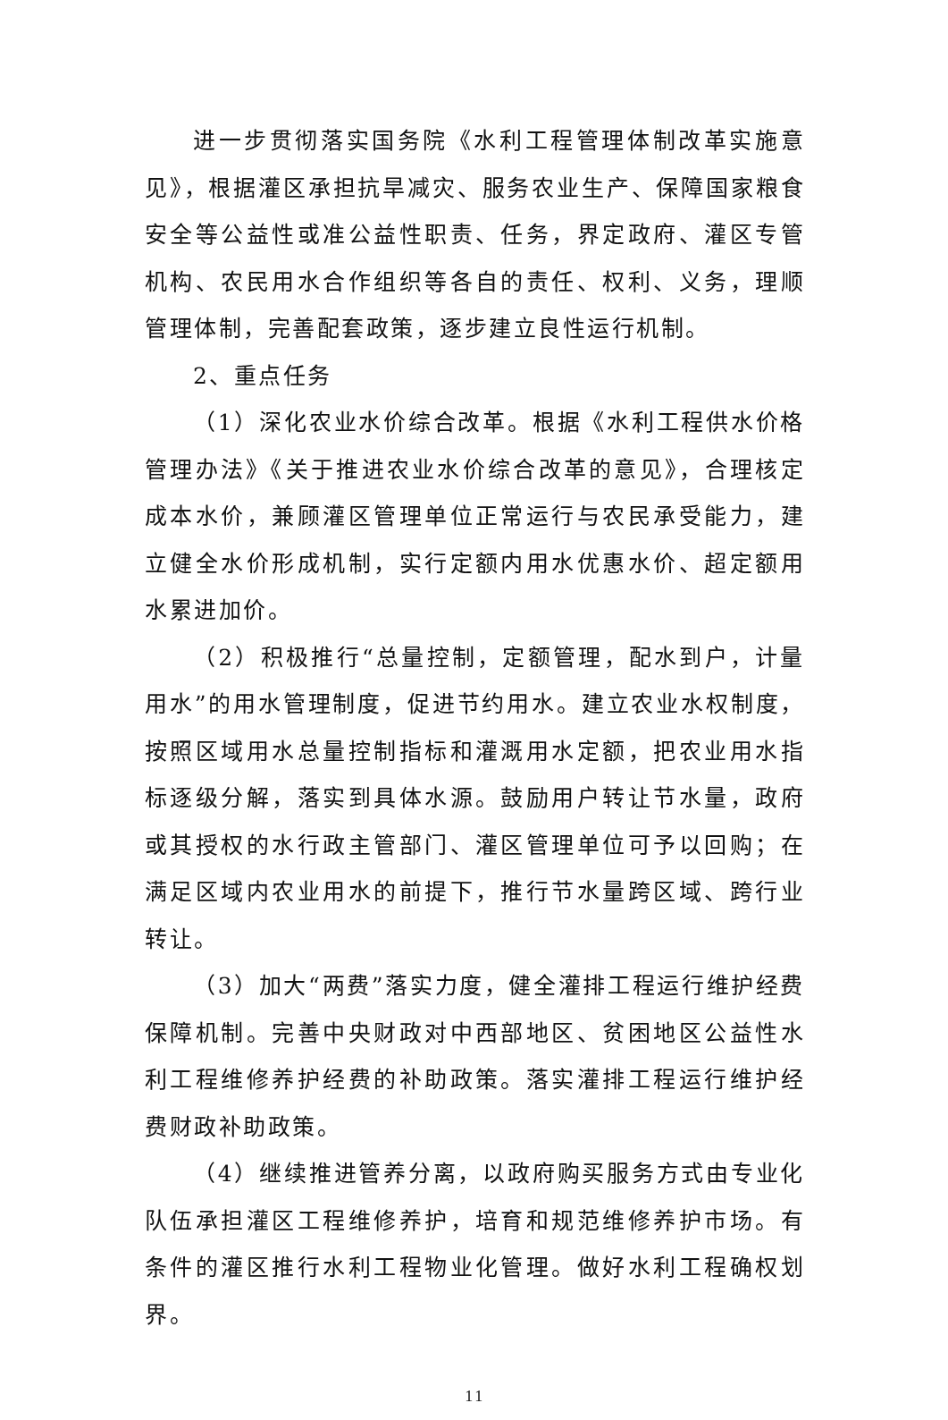进一步贯彻落实国务院《水利工程管理体制改革实施意见》，根据灌区承担抗旱减灾、服务农业生产、保障国家粮食安全等公益性或准公益性职责、任务，界定政府、灌区专管机构、农民用水合作组织等各自的责任、权利、义务，理顺管理体制，完善配套政策，逐步建立良性运行机制。
2、重点任务
（1）深化农业水价综合改革。根据《水利工程供水价格管理办法》《关于推进农业水价综合改革的意见》，合理核定成本水价，兼顾灌区管理单位正常运行与农民承受能力，建立健全水价形成机制，实行定额内用水优惠水价、超定额用水累进加价。
（2）积极推行“总量控制，定额管理，配水到户，计量用水”的用水管理制度，促进节约用水。建立农业水权制度，按照区域用水总量控制指标和灌溉用水定额，把农业用水指标逐级分解，落实到具体水源。鼓励用户转让节水量，政府或其授权的水行政主管部门、灌区管理单位可予以回购；在满足区域内农业用水的前提下，推行节水量跨区域、跨行业转让。
（3）加大“两费”落实力度，健全灌排工程运行维护经费保障机制。完善中央财政对中西部地区、贫困地区公益性水利工程维修养护经费的补助政策。落实灌排工程运行维护经费财政补助政策。
（4）继续推进管养分离，以政府购买服务方式由专业化队伍承担灌区工程维修养护，培育和规范维修养护市场。有条件的灌区推行水利工程物业化管理。做好水利工程确权划界。
11